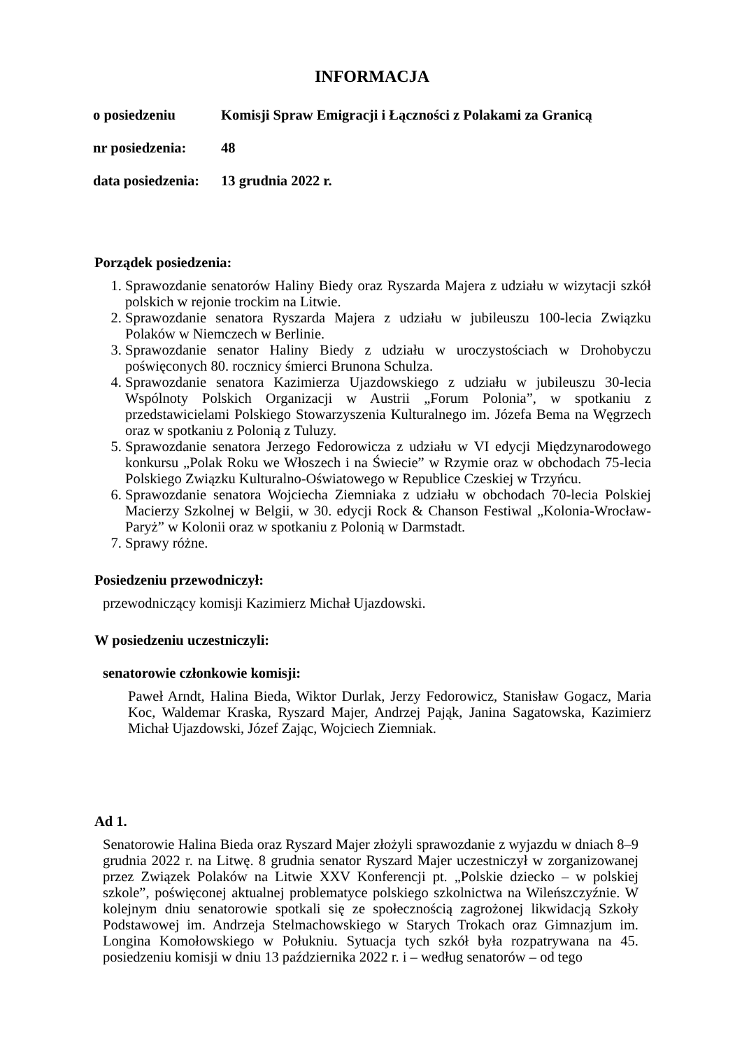INFORMACJA
o posiedzeniu Komisji Spraw Emigracji i Łączności z Polakami za Granicą
nr posiedzenia:
48
data posiedzenia:
13 grudnia 2022 r.
Porządek posiedzenia:
1. Sprawozdanie senatorów Haliny Biedy oraz Ryszarda Majera z udziału w wizytacji szkół polskich w rejonie trockim na Litwie.
2. Sprawozdanie senatora Ryszarda Majera z udziału w jubileuszu 100-lecia Związku Polaków w Niemczech w Berlinie.
3. Sprawozdanie senator Haliny Biedy z udziału w uroczystościach w Drohobyczu poświęconych 80. rocznicy śmierci Brunona Schulza.
4. Sprawozdanie senatora Kazimierza Ujazdowskiego z udziału w jubileuszu 30-lecia Wspólnoty Polskich Organizacji w Austrii „Forum Polonia”, w spotkaniu z przedstawicielami Polskiego Stowarzyszenia Kulturalnego im. Józefa Bema na Węgrzech oraz w spotkaniu z Polonią z Tuluzy.
5. Sprawozdanie senatora Jerzego Fedorowicza z udziału w VI edycji Międzynarodowego konkursu „Polak Roku we Włoszech i na Świecie” w Rzymie oraz w obchodach 75-lecia Polskiego Związku Kulturalno-Oświatowego w Republice Czeskiej w Trzyńcu.
6. Sprawozdanie senatora Wojciecha Ziemniaka z udziału w obchodach 70-lecia Polskiej Macierzy Szkolnej w Belgii, w 30. edycji Rock & Chanson Festiwal „Kolonia-Wrocław-Paryż” w Kolonii oraz w spotkaniu z Polonią w Darmstadt.
7. Sprawy różne.
Posiedzeniu przewodniczył:
przewodniczący komisji Kazimierz Michał Ujazdowski.
W posiedzeniu uczestniczyli:
senatorowie członkowie komisji:
Paweł Arndt, Halina Bieda, Wiktor Durlak, Jerzy Fedorowicz, Stanisław Gogacz, Maria Koc, Waldemar Kraska, Ryszard Majer, Andrzej Pająk, Janina Sagatowska, Kazimierz Michał Ujazdowski, Józef Zając, Wojciech Ziemniak.
Ad 1.
Senatorowie Halina Bieda oraz Ryszard Majer złożyli sprawozdanie z wyjazdu w dniach 8–9 grudnia 2022 r. na Litwę. 8 grudnia senator Ryszard Majer uczestniczył w zorganizowanej przez Związek Polaków na Litwie XXV Konferencji pt. „Polskie dziecko – w polskiej szkole”, poświęconej aktualnej problematyce polskiego szkolnictwa na Wileńszczyźnie. W kolejnym dniu senatorowie spotkali się ze społecznością zagrożonej likwidacją Szkoły Podstawowej im. Andrzeja Stelmachowskiego w Starych Trokach oraz Gimnazjum im. Longina Komołowskiego w Połukniu. Sytuacja tych szkół była rozpatrywana na 45. posiedzeniu komisji w dniu 13 października 2022 r. i – według senatorów – od tego